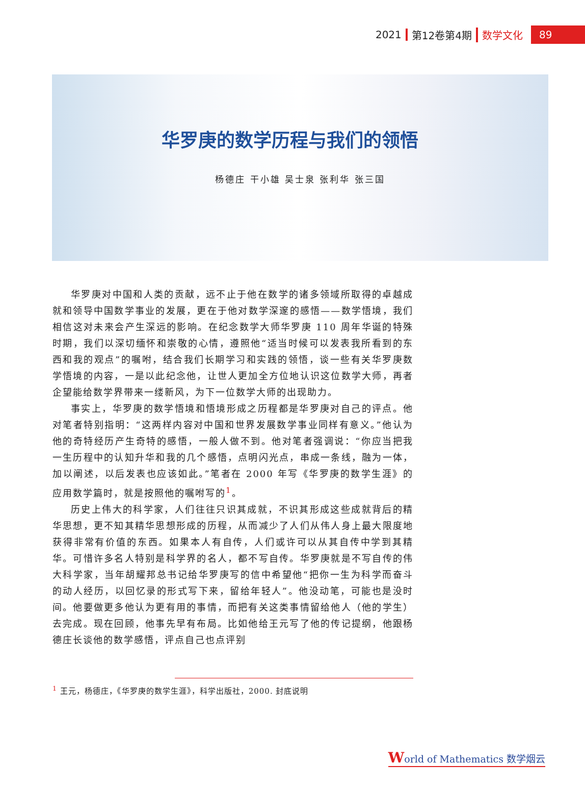2021 第12卷第4期 数学文化 89
华罗庚的数学历程与我们的领悟
杨德庄 干小雄 吴士泉 张利华 张三国
华罗庚对中国和人类的贡献，远不止于他在数学的诸多领域所取得的卓越成就和领导中国数学事业的发展，更在于他对数学深邃的感悟——数学悟境，我们相信这对未来会产生深远的影响。在纪念数学大师华罗庚 110 周年华诞的特殊时期，我们以深切缅怀和崇敬的心情，遵照他“适当时候可以发表我所看到的东西和我的观点”的嘱咐，结合我们长期学习和实践的领悟，谈一些有关华罗庚数学悟境的内容，一是以此纪念他，让世人更加全方位地认识这位数学大师，再者企望能给数学界带来一缕新风，为下一位数学大师的出现助力。
事实上，华罗庚的数学悟境和悟境形成之历程都是华罗庚对自己的评点。他对笔者特别指明：“这两样内容对中国和世界发展数学事业同样有意义。”他认为他的奇特经历产生奇特的感悟，一般人做不到。他对笔者强调说：“你应当把我一生历程中的认知升华和我的几个感悟，点明闪光点，串成一条线，融为一体，加以阐述，以后发表也应该如此。”笔者在 2000 年写《华罗庚的数学生涯》的应用数学篇时，就是按照他的嘱咐写的<sup>1</sup>。
历史上伟大的科学家，人们往往只识其成就，不识其形成这些成就背后的精华思想，更不知其精华思想形成的历程，从而减少了人们从伟人身上最大限度地获得非常有价值的东西。如果本人有自传，人们或许可以从其自传中学到其精华。可惜许多名人特别是科学界的名人，都不写自传。华罗庚就是不写自传的伟大科学家，当年胡耀邦总书记给华罗庚写的信中希望他“把你一生为科学而奋斗的动人经历，以回忆录的形式写下来，留给年轻人”。他没动笔，可能也是没时间。他要做更多他认为更有用的事情，而把有关这类事情留给他人（他的学生）去完成。现在回顾，他事先早有布局。比如他给王元写了他的传记提纲，他跟杨德庄长谈他的数学感悟，评点自己也点评别
<sup>1</sup> 王元，杨德庄，《华罗庚的数学生涯》，科学出版社，2000. 封底说明
World of Mathematics 数学烟云